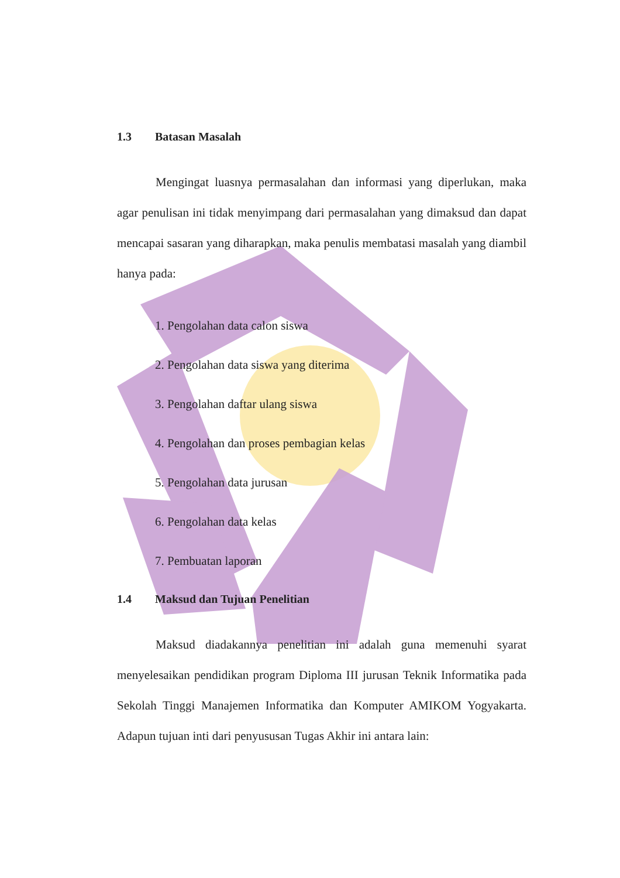1.3 Batasan Masalah
Mengingat luasnya permasalahan dan informasi yang diperlukan, maka agar penulisan ini tidak menyimpang dari permasalahan yang dimaksud dan dapat mencapai sasaran yang diharapkan, maka penulis membatasi masalah yang diambil hanya pada:
1. Pengolahan data calon siswa
2. Pengolahan data siswa yang diterima
3. Pengolahan daftar ulang siswa
4. Pengolahan dan proses pembagian kelas
5. Pengolahan data jurusan
6. Pengolahan data kelas
7. Pembuatan laporan
1.4 Maksud dan Tujuan Penelitian
Maksud diadakannya penelitian ini adalah guna memenuhi syarat menyelesaikan pendidikan program Diploma III jurusan Teknik Informatika pada Sekolah Tinggi Manajemen Informatika dan Komputer AMIKOM Yogyakarta. Adapun tujuan inti dari penyususan Tugas Akhir ini antara lain: